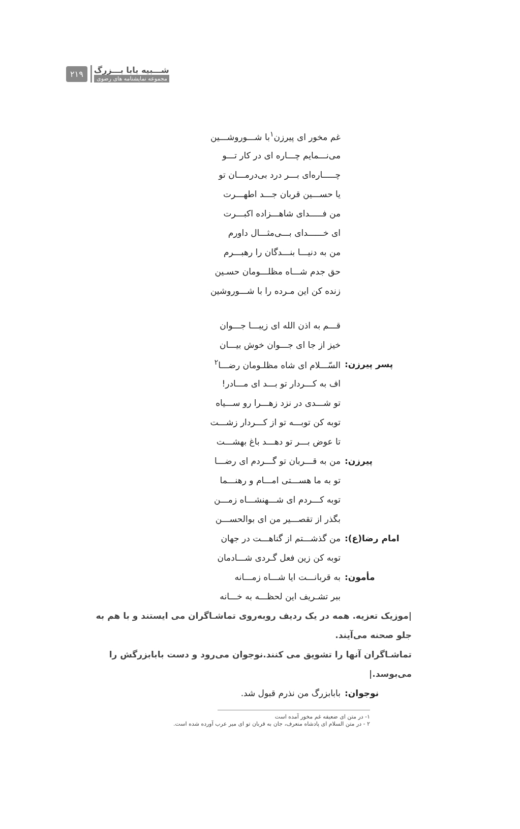۲۱۹
شـــبیه بابا بـــزرگ
مجموعه نمایشنامه های رضوی
غم مخور ای پیرزن<sup>۱</sup>با شـــوروشـــین
می‌نـــمایم چـــاره ای در کار تـــو
چـــــاره‌ای بـــر درد بی‌درمـــان تو
یا حســـین قربان جـــد اطهـــرت
من فـــــدای شاهـــزاده اکبـــرت
ای خــــــدای بـــی‌مثـــال داورم
من به دنیـــا بنـــدگان را رهبـــرم
حق جدم شـــاه مظلـــومان حسـین
زنده کن این مـرده را با شـــوروشین
قـــم به اذن الله ای زیبـــا جـــوان
خیز از جا ای جـــوان خوش بیـــان
پسر پیرزن:
السّـــلام ای شاه مظلـومان رضـــا<sup>۲</sup>
اف به کـــردار تو بـــد ای مـــادر!
تو شـــدی در نزد زهـــرا رو ســـیاه
توبه کن توبـــه تو از کـــردار زشـــت
تا عوض بـــر تو دهـــد باغ بهشـــت
پیرزن:
من به قـــربان تو گـــردم ای رضـــا
تو به ما هســـتی امـــام و رهنـــما
توبه کـــردم ای شـــهنشـــاه زمـــن
بگذر از تقصـــیر من ای بوالحســـن
امام رضا(ع): من گذشـــتم از گناهـــت در جهان
توبه کن زین فعل گـردی شـــادمان
مأمون:
به قربانـــت ایا شـــاه زمـــانه
ببر تشـریف این لحظـــه به خـــانه
|موزیک تعزیه. همه در یک ردیف روبه‌روی تماشـاگران می ایستند و با هم به جلو صحنه می‌آیند.
تماشـاگران آنها را تشویق می کنند.نوجوان می‌رود و دست بابابزرگش را می‌بوسد.|
نوجوان: بابابزرگ من نذرم قبول شد.
۱- در متن ای ضعیفه غم مخور آمده است
۲ - در متن السلام ای پادشاه منعرف، جان به قربان تو ای میر عرب آورده شده است.